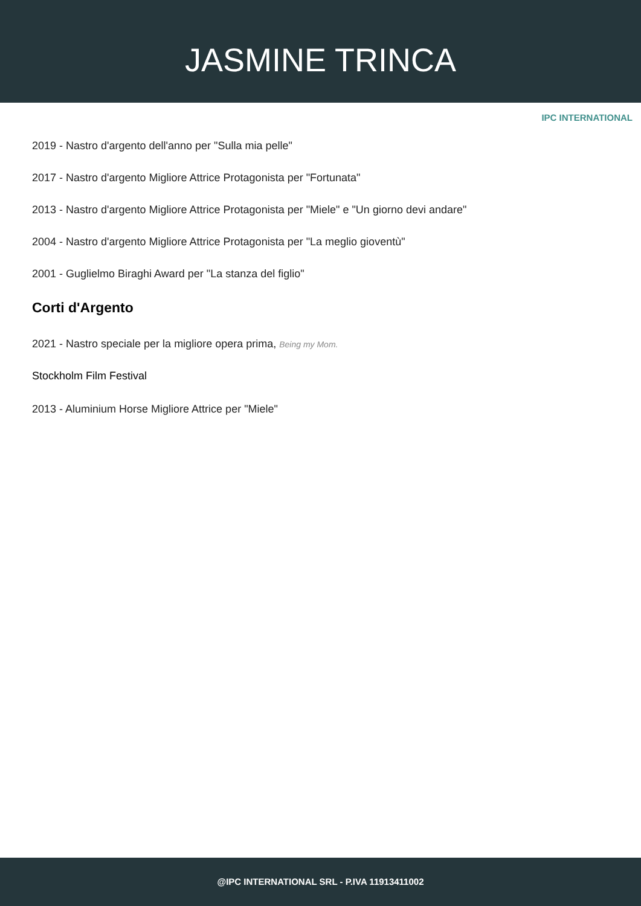JASMINE TRINCA
IPC INTERNATIONAL
2019 - Nastro d'argento dell'anno per "Sulla mia pelle"
2017 - Nastro d'argento Migliore Attrice Protagonista per "Fortunata"
2013 - Nastro d'argento Migliore Attrice Protagonista per "Miele" e "Un giorno devi andare"
2004 - Nastro d'argento Migliore Attrice Protagonista per "La meglio gioventù"
2001 - Guglielmo Biraghi Award per "La stanza del figlio"
Corti d'Argento
2021 - Nastro speciale per la migliore opera prima, Being my Mom.
Stockholm Film Festival
2013 - Aluminium Horse Migliore Attrice per "Miele"
@IPC INTERNATIONAL SRL - P.IVA 11913411002